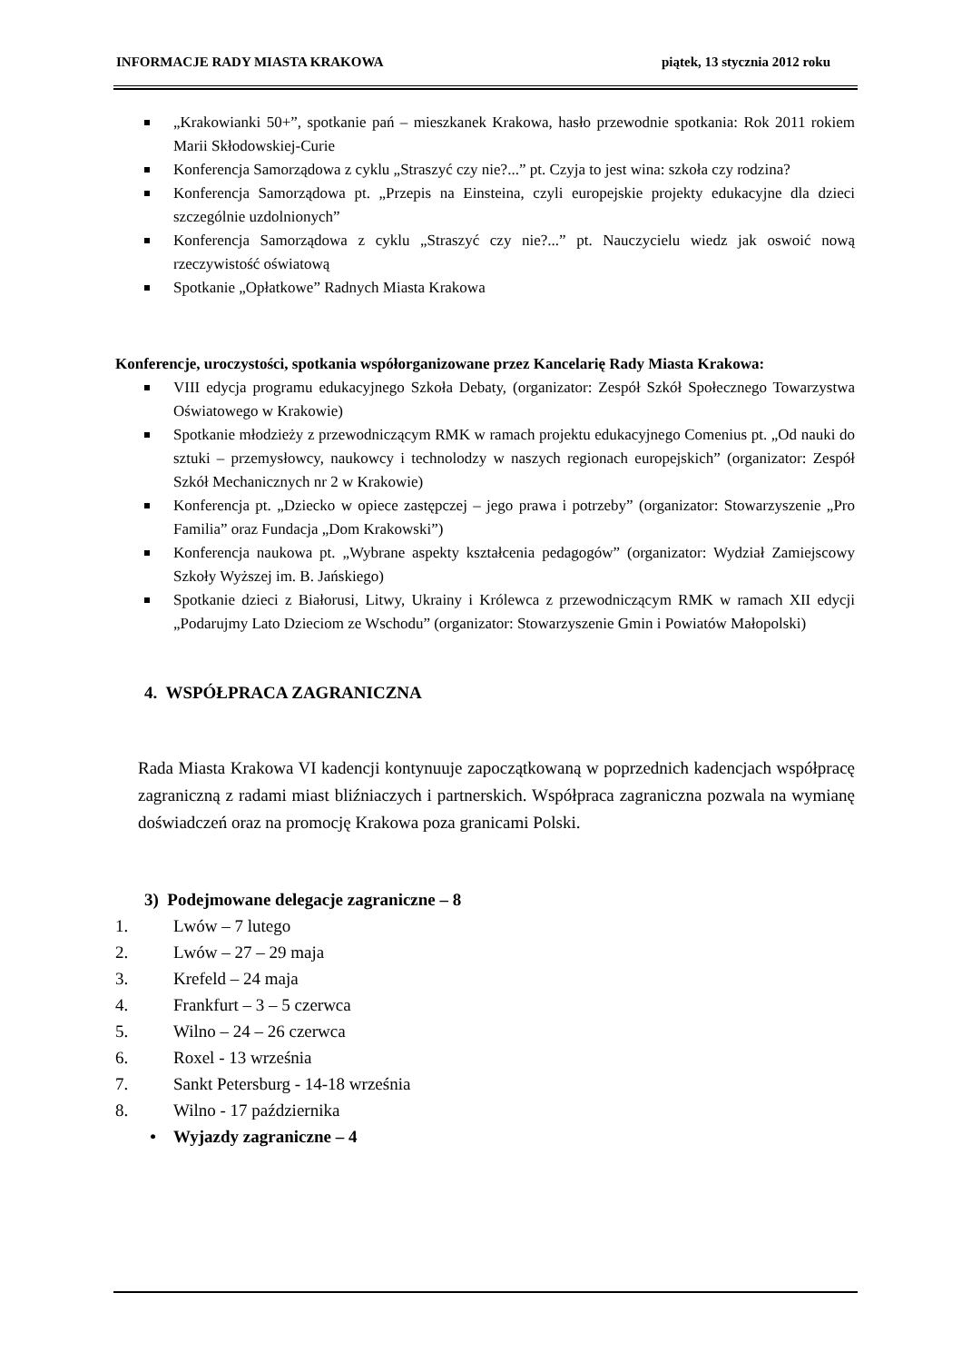INFORMACJE RADY MIASTA KRAKOWA piątek, 13 stycznia 2012 roku
„Krakowianki 50+”, spotkanie pań – mieszkanek Krakowa, hasło przewodnie spotkania: Rok 2011 rokiem Marii Skłodowskiej-Curie
Konferencja Samorządowa z cyklu „Straszyć czy nie?...” pt. Czyja to jest wina: szkoła czy rodzina?
Konferencja Samorządowa pt. „Przepis na Einsteina, czyli europejskie projekty edukacyjne dla dzieci szczególnie uzdolnionych”
Konferencja Samorządowa z cyklu „Straszyć czy nie?...” pt. Nauczycielu wiedz jak oswoić nową rzeczywistość oświatową
Spotkanie „Opłatkowe” Radnych Miasta Krakowa
Konferencje, uroczystości, spotkania współorganizowane przez Kancelarię Rady Miasta Krakowa:
VIII edycja programu edukacyjnego Szkoła Debaty, (organizator: Zespół Szkół Społecznego Towarzystwa Oświatowego w Krakowie)
Spotkanie młodzieży z przewodniczącym RMK w ramach projektu edukacyjnego Comenius pt. „Od nauki do sztuki – przemysłowcy, naukowcy i technolodzy w naszych regionach europejskich” (organizator: Zespół Szkół Mechanicznych nr 2 w Krakowie)
Konferencja pt. „Dziecko w opiece zastępczej – jego prawa i potrzeby” (organizator: Stowarzyszenie „Pro Familia” oraz Fundacja „Dom Krakowski”)
Konferencja naukowa pt. „Wybrane aspekty kształcenia pedagogów” (organizator: Wydział Zamiejscowy Szkoły Wyższej im. B. Jańskiego)
Spotkanie dzieci z Białorusi, Litwy, Ukrainy i Królewca z przewodniczącym RMK w ramach XII edycji „Podarujmy Lato Dzieciom ze Wschodu” (organizator: Stowarzyszenie Gmin i Powiatów Małopolski)
4. WSPÓŁPRACA ZAGRANICZNA
Rada Miasta Krakowa VI kadencji kontynuuje zapoczątkowaną w poprzednich kadencjach współpracę zagraniczną z radami miast bliźniaczych i partnerskich. Współpraca zagraniczna pozwala na wymianę doświadczeń oraz na promocję Krakowa poza granicami Polski.
3) Podejmowane delegacje zagraniczne – 8
1. Lwów – 7 lutego
2. Lwów – 27 – 29 maja
3. Krefeld – 24 maja
4. Frankfurt – 3 – 5 czerwca
5. Wilno – 24 – 26 czerwca
6. Roxel - 13 września
7. Sankt Petersburg - 14-18 września
8. Wilno - 17 października
• Wyjazdy zagraniczne – 4